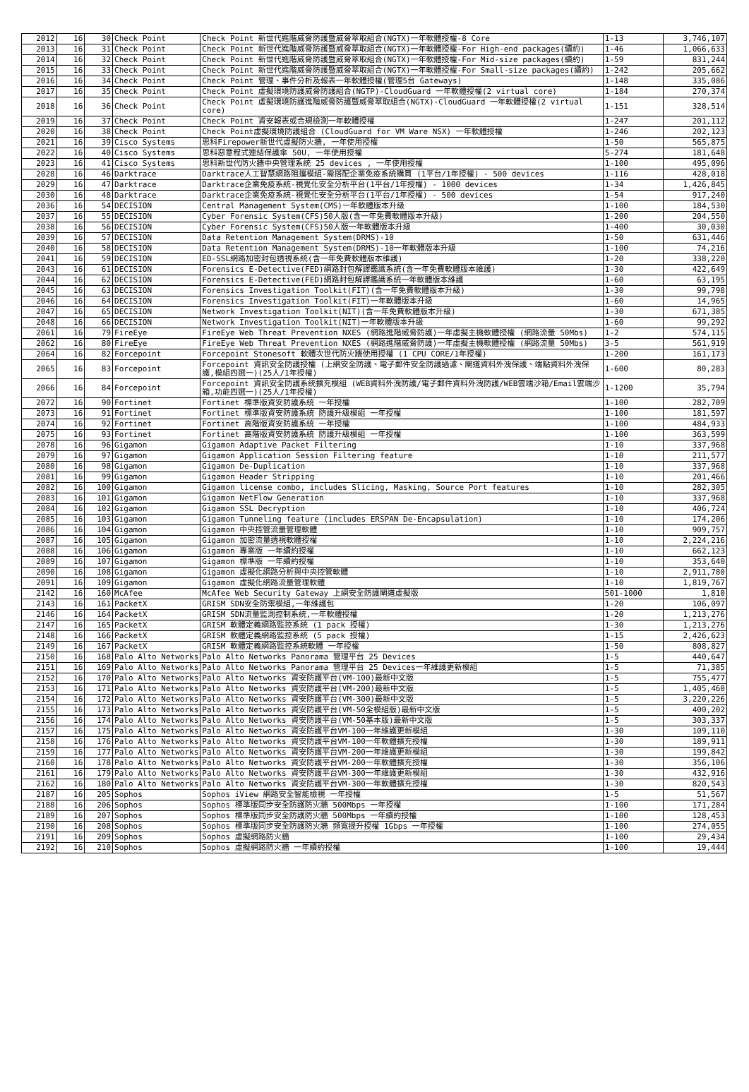| 2012 | 16 | 30 | Check Point | Check Point 新世代進階威脅防護暨威脅萃取組合(NGTX)一年軟體授權-8 Core | 1-13 | 3,746,107 |
| 2013 | 16 | 31 | Check Point | Check Point 新世代進階威脅防護暨威脅萃取組合(NGTX)一年軟體授權-For High-end packages(續約) | 1-46 | 1,066,633 |
| 2014 | 16 | 32 | Check Point | Check Point 新世代進階威脅防護暨威脅萃取組合(NGTX)一年軟體授權-For Mid-size packages(續約) | 1-59 | 831,244 |
| 2015 | 16 | 33 | Check Point | Check Point 新世代進階威脅防護暨威脅萃取組合(NGTX)一年軟體授權-For Small-size packages(續約) | 1-242 | 205,662 |
| 2016 | 16 | 34 | Check Point | Check Point 管理、事件分析及報表一年軟體授權(管理5台 Gateways) | 1-148 | 335,086 |
| 2017 | 16 | 35 | Check Point | Check Point 虛擬環境防護威脅防護組合(NGTP)-CloudGuard 一年軟體授權(2 virtual core) | 1-184 | 270,374 |
| 2018 | 16 | 36 | Check Point | Check Point 虛擬環境防護進階威脅防護暨威脅萃取組合(NGTX)-CloudGuard 一年軟體授權(2 virtual core) | 1-151 | 328,514 |
| 2019 | 16 | 37 | Check Point | Check Point 資安報表或合規檢測一年軟體授權 | 1-247 | 201,112 |
| 2020 | 16 | 38 | Check Point | Check Point虛擬環境防護組合 (CloudGuard for VM Ware NSX) 一年軟體授權 | 1-246 | 202,123 |
| 2021 | 16 | 39 | Cisco Systems | 思科Firepower新世代虛擬防火牆, 一年使用授權 | 1-50 | 565,875 |
| 2022 | 16 | 40 | Cisco Systems | 思科惡意程式連結保護傘 50U, 一年使用授權 | 5-274 | 181,648 |
| 2023 | 16 | 41 | Cisco Systems | 思科新世代防火牆中央管理系統 25 devices , 一年使用授權 | 1-100 | 495,096 |
| 2028 | 16 | 46 | Darktrace | Darktrace人工智慧網路阻擋模組-需搭配企業免疫系統購買 (1平台/1年授權) - 500 devices | 1-116 | 428,018 |
| 2029 | 16 | 47 | Darktrace | Darktrace企業免疫系統-視覺化安全分析平台(1平台/1年授權) - 1000 devices | 1-34 | 1,426,845 |
| 2030 | 16 | 48 | Darktrace | Darktrace企業免疫系統-視覺化安全分析平台(1平台/1年授權) - 500 devices | 1-54 | 917,240 |
| 2036 | 16 | 54 | DECISION | Central Management System(CMS)一年軟體版本升級 | 1-100 | 184,530 |
| 2037 | 16 | 55 | DECISION | Cyber Forensic System(CFS)50人版(含一年免費軟體版本升級) | 1-200 | 204,550 |
| 2038 | 16 | 56 | DECISION | Cyber Forensic System(CFS)50人版一年軟體版本升級 | 1-400 | 30,030 |
| 2039 | 16 | 57 | DECISION | Data Retention Management System(DRMS)-10 | 1-50 | 631,446 |
| 2040 | 16 | 58 | DECISION | Data Retention Management System(DRMS)-10一年軟體版本升級 | 1-100 | 74,216 |
| 2041 | 16 | 59 | DECISION | ED-SSL網路加密封包透視系統(含一年免費軟體版本維護) | 1-20 | 338,220 |
| 2043 | 16 | 61 | DECISION | Forensics E-Detective(FED)網路封包解譯鑑識系統(含一年免費軟體版本維護) | 1-30 | 422,649 |
| 2044 | 16 | 62 | DECISION | Forensics E-Detective(FED)網路封包解譯鑑識系統一年軟體版本維護 | 1-60 | 63,195 |
| 2045 | 16 | 63 | DECISION | Forensics Investigation Toolkit(FIT)(含一年免費軟體版本升級) | 1-30 | 99,798 |
| 2046 | 16 | 64 | DECISION | Forensics Investigation Toolkit(FIT)一年軟體版本升級 | 1-60 | 14,965 |
| 2047 | 16 | 65 | DECISION | Network Investigation Toolkit(NIT)(含一年免費軟體版本升級) | 1-30 | 671,385 |
| 2048 | 16 | 66 | DECISION | Network Investigation Toolkit(NIT)一年軟體版本升級 | 1-60 | 99,292 |
| 2061 | 16 | 79 | FireEye | FireEye Web Threat Prevention NXES (網路進階威脅防護)一年虛擬主機軟體授權 (網路流量 50Mbs) | 1-2 | 574,115 |
| 2062 | 16 | 80 | FireEye | FireEye Web Threat Prevention NXES (網路進階威脅防護)一年虛擬主機軟體授權 (網路流量 50Mbs) | 3-5 | 561,919 |
| 2064 | 16 | 82 | Forcepoint | Forcepoint Stonesoft 軟體次世代防火牆使用授權 (1 CPU CORE/1年授權) | 1-200 | 161,173 |
| 2065 | 16 | 83 | Forcepoint | Forcepoint 資訊安全防護授權 (上網安全防護、電子郵件安全防護過濾、閘道資料外洩保護、端點資料外洩保護,模組四選一)(25人/1年授權) | 1-600 | 80,283 |
| 2066 | 16 | 84 | Forcepoint | Forcepoint 資訊安全防護系統擴充模組 (WEB資料外洩防護/電子郵件資料外洩防護/WEB雲端沙箱/Email雲端沙箱,功能四選一)(25人/1年授權) | 1-1200 | 35,794 |
| 2072 | 16 | 90 | Fortinet | Fortinet 標準版資安防護系統 一年授權 | 1-100 | 282,709 |
| 2073 | 16 | 91 | Fortinet | Fortinet 標準版資安防護系統 防護升級模組 一年授權 | 1-100 | 181,597 |
| 2074 | 16 | 92 | Fortinet | Fortinet 高階版資安防護系統 一年授權 | 1-100 | 484,933 |
| 2075 | 16 | 93 | Fortinet | Fortinet 高階版資安防護系統 防護升級模組 一年授權 | 1-100 | 363,599 |
| 2078 | 16 | 96 | Gigamon | Gigamon Adaptive Packet Filtering | 1-10 | 337,968 |
| 2079 | 16 | 97 | Gigamon | Gigamon Application Session Filtering feature | 1-10 | 211,577 |
| 2080 | 16 | 98 | Gigamon | Gigamon De-Duplication | 1-10 | 337,968 |
| 2081 | 16 | 99 | Gigamon | Gigamon Header Stripping | 1-10 | 201,466 |
| 2082 | 16 | 100 | Gigamon | Gigamon license combo, includes Slicing, Masking, Source Port features | 1-10 | 282,305 |
| 2083 | 16 | 101 | Gigamon | Gigamon NetFlow Generation | 1-10 | 337,968 |
| 2084 | 16 | 102 | Gigamon | Gigamon SSL Decryption | 1-10 | 406,724 |
| 2085 | 16 | 103 | Gigamon | Gigamon Tunneling feature (includes ERSPAN De-Encapsulation) | 1-10 | 174,206 |
| 2086 | 16 | 104 | Gigamon | Gigamon 中央控管流量管理軟體 | 1-10 | 909,757 |
| 2087 | 16 | 105 | Gigamon | Gigamon 加密流量透視軟體授權 | 1-10 | 2,224,216 |
| 2088 | 16 | 106 | Gigamon | Gigamon 專業版 一年續約授權 | 1-10 | 662,123 |
| 2089 | 16 | 107 | Gigamon | Gigamon 標準版 一年續約授權 | 1-10 | 353,640 |
| 2090 | 16 | 108 | Gigamon | Gigamon 虛擬化網路分析與中央控管軟體 | 1-10 | 2,911,780 |
| 2091 | 16 | 109 | Gigamon | Gigamon 虛擬化網路流量管理軟體 | 1-10 | 1,819,767 |
| 2142 | 16 | 160 | McAfee | McAfee Web Security Gateway 上網安全防護閘道虛擬版 | 501-1000 | 1,810 |
| 2143 | 16 | 161 | PacketX | GRISM SDN安全防禦模組,一年維護包 | 1-20 | 106,097 |
| 2146 | 16 | 164 | PacketX | GRISM SDN流量監測控制系統,一年軟體授權 | 1-20 | 1,213,276 |
| 2147 | 16 | 165 | PacketX | GRISM 軟體定義網路監控系統 (1 pack 授權) | 1-30 | 1,213,276 |
| 2148 | 16 | 166 | PacketX | GRISM 軟體定義網路監控系統 (5 pack 授權) | 1-15 | 2,426,623 |
| 2149 | 16 | 167 | PacketX | GRISM 軟體定義網路監控系統軟體 一年授權 | 1-50 | 808,827 |
| 2150 | 16 | 168 | Palo Alto Networks | Palo Alto Networks Panorama 管理平台 25 Devices | 1-5 | 440,647 |
| 2151 | 16 | 169 | Palo Alto Networks | Palo Alto Networks Panorama 管理平台 25 Devices一年維護更新模組 | 1-5 | 71,385 |
| 2152 | 16 | 170 | Palo Alto Networks | Palo Alto Networks 資安防護平台(VM-100)最新中文版 | 1-5 | 755,477 |
| 2153 | 16 | 171 | Palo Alto Networks | Palo Alto Networks 資安防護平台(VM-200)最新中文版 | 1-5 | 1,405,460 |
| 2154 | 16 | 172 | Palo Alto Networks | Palo Alto Networks 資安防護平台(VM-300)最新中文版 | 1-5 | 3,220,226 |
| 2155 | 16 | 173 | Palo Alto Networks | Palo Alto Networks 資安防護平台(VM-50全模組版)最新中文版 | 1-5 | 400,202 |
| 2156 | 16 | 174 | Palo Alto Networks | Palo Alto Networks 資安防護平台(VM-50基本版)最新中文版 | 1-5 | 303,337 |
| 2157 | 16 | 175 | Palo Alto Networks | Palo Alto Networks 資安防護平台VM-100一年維護更新模組 | 1-30 | 109,110 |
| 2158 | 16 | 176 | Palo Alto Networks | Palo Alto Networks 資安防護平台VM-100一年軟體擴充授權 | 1-30 | 189,911 |
| 2159 | 16 | 177 | Palo Alto Networks | Palo Alto Networks 資安防護平台VM-200一年維護更新模組 | 1-30 | 199,842 |
| 2160 | 16 | 178 | Palo Alto Networks | Palo Alto Networks 資安防護平台VM-200一年軟體擴充授權 | 1-30 | 356,106 |
| 2161 | 16 | 179 | Palo Alto Networks | Palo Alto Networks 資安防護平台VM-300一年維護更新模組 | 1-30 | 432,916 |
| 2162 | 16 | 180 | Palo Alto Networks | Palo Alto Networks 資安防護平台VM-300一年軟體擴充授權 | 1-30 | 820,543 |
| 2187 | 16 | 205 | Sophos | Sophos iView 網路安全智能檢視 一年授權 | 1-5 | 51,567 |
| 2188 | 16 | 206 | Sophos | Sophos 標準版同步安全防護防火牆 500Mbps 一年授權 | 1-100 | 171,284 |
| 2189 | 16 | 207 | Sophos | Sophos 標準版同步安全防護防火牆 500Mbps 一年續約授權 | 1-100 | 128,453 |
| 2190 | 16 | 208 | Sophos | Sophos 標準版同步安全防護防火牆 頻寬提升授權 1Gbps 一年授權 | 1-100 | 274,055 |
| 2191 | 16 | 209 | Sophos | Sophos 虛擬網路防火牆 | 1-100 | 29,434 |
| 2192 | 16 | 210 | Sophos | Sophos 虛擬網路防火牆 一年續約授權 | 1-100 | 19,444 |